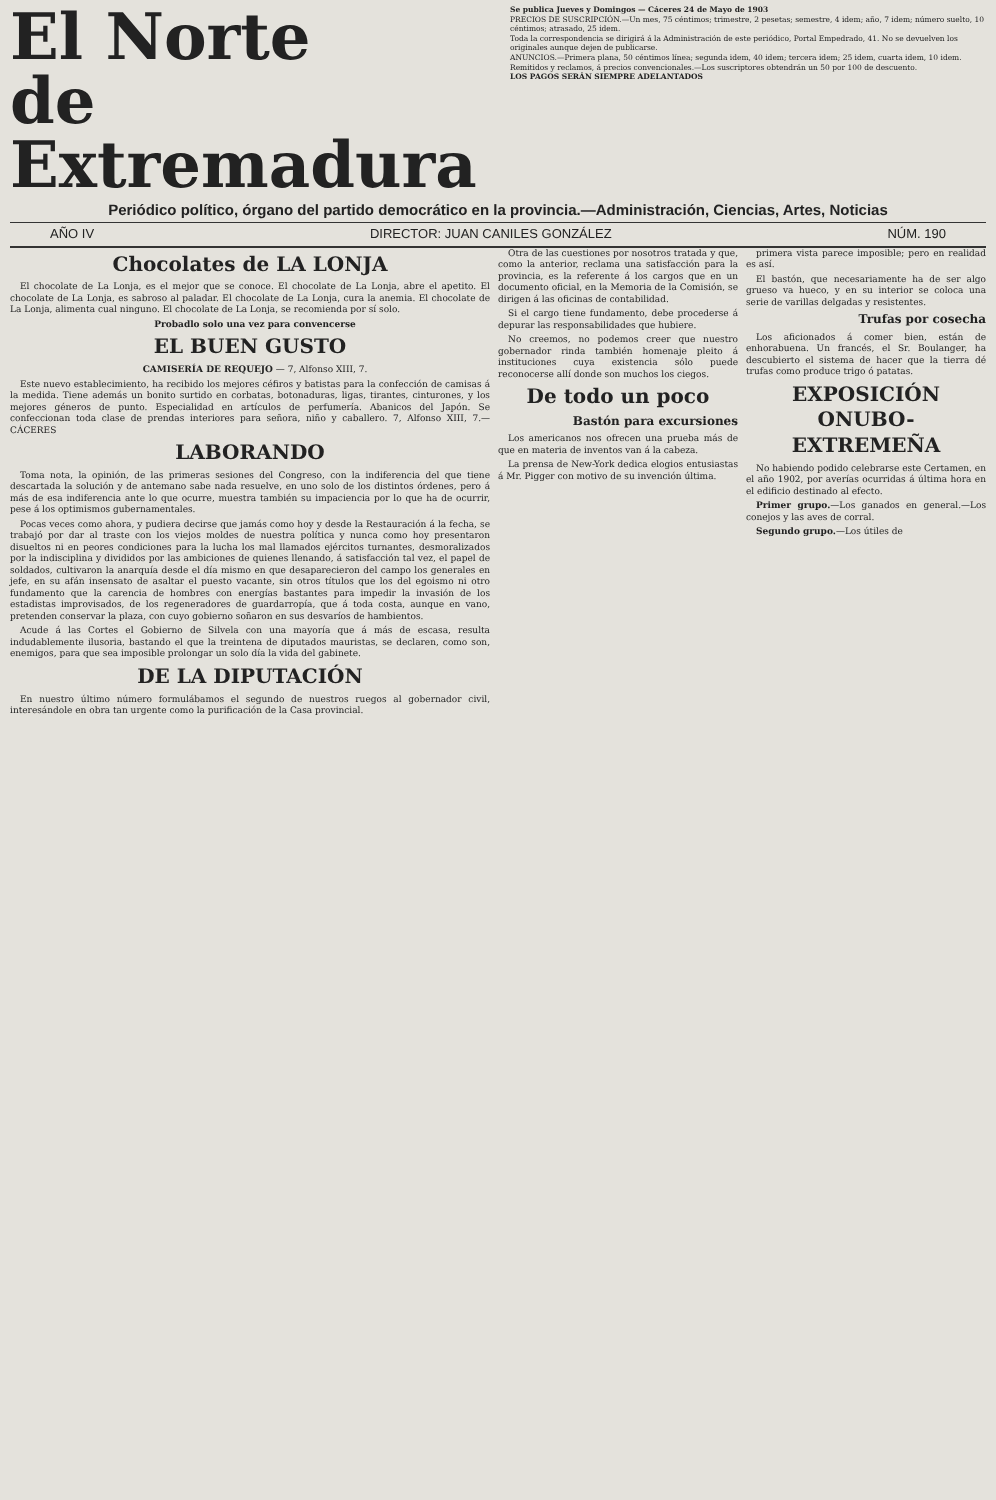El Norte
de Extremadura
Se publica Jueves y Domingos — Cáceres 24 de Mayo de 1903
PRECIOS DE SUSCRIPCIÓN.—Un mes, 75 céntimos; trimestre, 2 pesetas; semestre, 4 idem; año, 7 idem; número suelto, 10 céntimos; atrasado, 25 idem.
Toda la correspondencia se dirigirá á la Administración de este periódico, Portal Empedrado, 41. No se devuelven los originales aunque dejen de publicarse.
ANUNCIOS.—Primera plana, 50 céntimos línea; segunda idem, 40 idem; tercera idem; 25 idem, cuarta idem, 10 idem. Remitidos y reclamos, á precios convencionales.—Los suscriptores obtendrán un 50 por 100 de descuento.
LOS PAGOS SERÁN SIEMPRE ADELANTADOS
Periódico político, órgano del partido democrático en la provincia.—Administración, Ciencias, Artes, Noticias
AÑO IV DIRECTOR: JUAN CANILES GONZÁLEZ NÚM. 190
Chocolates de LA LONJA
El chocolate de La Lonja, es el mejor que se conoce. El chocolate de La Lonja, abre el apetito. El chocolate de La Lonja, es sabroso al paladar. El chocolate de La Lonja, cura la anemia. El chocolate de La Lonja, alimenta cual ninguno. El chocolate de La Lonja, se recomienda por sí solo.
Probadlo solo una vez para convencerse
EL BUEN GUSTO
CAMISERÍA DE REQUEJO — 7, Alfonso XIII, 7.
Este nuevo establecimiento, ha recibido los mejores céfiros y batistas para la confección de camisas á la medida. Tiene además un bonito surtido en corbatas, botonaduras, ligas, tirantes, cinturones, y los mejores géneros de punto. Especialidad en artículos de perfumería. Abanicos del Japón. Se confeccionan toda clase de prendas interiores para señora, niño y caballero. 7, Alfonso XIII, 7.—CÁCERES
LABORANDO
Toma nota, la opinión, de las primeras sesiones del Congreso, con la indiferencia del que tiene descartada la solución y de antemano sabe nada resuelve, en uno solo de los distintos órdenes, pero á más de esa indiferencia ante lo que ocurre, muestra también su impaciencia por lo que ha de ocurrir, pese á los optimismos gubernamentales.
Pocas veces como ahora, y pudiera decirse que jamás como hoy y desde la Restauración á la fecha, se trabajó por dar al traste con los viejos moldes de nuestra política y nunca como hoy presentaron disueltos ni en peores condiciones para la lucha los mal llamados ejércitos turnantes, desmoralizados por la indisciplina y divididos por las ambiciones de quienes llenando, á satisfacción tal vez, el papel de soldados, cultivaron la anarquía desde el día mismo en que desaparecieron del campo los generales en jefe, en su afán insensato de asaltar el puesto vacante, sin otros títulos que los del egoismo ni otro fundamento que la carencia de hombres con energías bastantes para impedir la invasión de los estadistas improvisados, de los regeneradores de guardarropía, que á toda costa, aunque en vano, pretenden conservar la plaza, con cuyo gobierno soñaron en sus desvaríos de hambientos.
Acude á las Cortes el Gobierno de Silvela con una mayoría que á más de escasa, resulta indudablemente ilusoria, bastando el que la treintena de diputados mauristas, se declaren, como son, enemigos, para que sea imposible prolongar un solo día la vida del gabinete.
DE LA DIPUTACIÓN
En nuestro último número formulábamos el segundo de nuestros ruegos al gobernador civil, interesándole en obra tan urgente como la purificación de la Casa provincial.
Otra de las cuestiones por nosotros tratada y que, como la anterior, reclama una satisfacción para la provincia, es la referente á los cargos que en un documento oficial, en la Memoria de la Comisión, se dirigen á las oficinas de contabilidad.
Si el cargo tiene fundamento, debe procederse á depurar las responsabilidades que hubiere.
No creemos, no podemos creer que nuestro gobernador rinda también homenaje pleito á instituciones cuya existencia sólo puede reconocerse allí donde son muchos los ciegos.
De todo un poco
Bastón para excursiones
Los americanos nos ofrecen una prueba más de que en materia de inventos van á la cabeza.
La prensa de New-York dedica elogios entusiastas á Mr. Pigger con motivo de su invención última.
primera vista parece imposible; pero en realidad es así.
El bastón, que necesariamente ha de ser algo grueso va hueco, y en su interior se coloca una serie de varillas delgadas y resistentes.
Trufas por cosecha
Los aficionados á comer bien, están de enhorabuena. Un francés, el Sr. Boulanger, ha descubierto el sistema de hacer que la tierra dé trufas como produce trigo ó patatas.
EXPOSICIÓN ONUBO-EXTREMEÑA
No habiendo podido celebrarse este Certamen, en el año 1902, por averías ocurridas á última hora en el edificio destinado al efecto.
Primer grupo.—Los ganados en general.—Los conejos y las aves de corral.
Segundo grupo.—Los útiles de